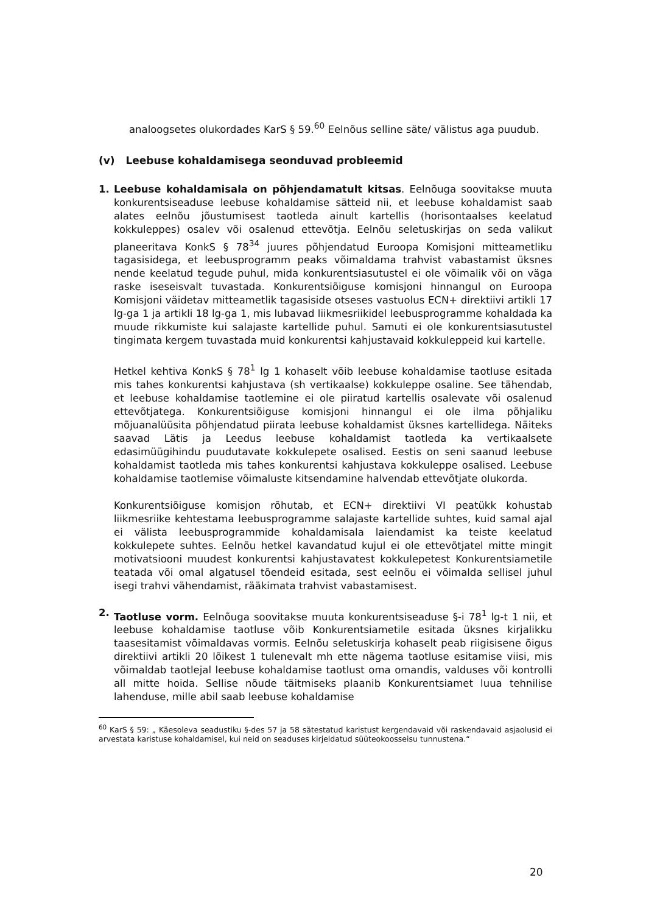analoogsetes olukordades KarS § 59.<sup>60</sup> Eelnõus selline säte/ välistus aga puudub.
(v) Leebuse kohaldamisega seonduvad probleemid
1. Leebuse kohaldamisala on põhjendamatult kitsas. Eelnõuga soovitakse muuta konkurentsiseaduse leebuse kohaldamise sätteid nii, et leebuse kohaldamist saab alates eelnõu jõustumisest taotleda ainult kartellis (horisontaalses keelatud kokkuleppes) osalev või osalenud ettevõtja. Eelnõu seletuskirjas on seda valikut planeeritava KonkS § 78<sup>34</sup> juures põhjendatud Euroopa Komisjoni mitteametliku tagasisidega, et leebusprogramm peaks võimaldama trahvist vabastamist üksnes nende keelatud tegude puhul, mida konkurentsiasutustel ei ole võimalik või on väga raske iseseisvalt tuvastada. Konkurentsiõiguse komisjoni hinnangul on Euroopa Komisjoni väidetav mitteametlik tagasiside otseses vastuolus ECN+ direktiivi artikli 17 lg-ga 1 ja artikli 18 lg-ga 1, mis lubavad liikmesriikidel leebusprogramme kohaldada ka muude rikkumiste kui salajaste kartellide puhul. Samuti ei ole konkurentsiasutustel tingimata kergem tuvastada muid konkurentsi kahjustavaid kokkuleppeid kui kartelle.
Hetkel kehtiva KonkS § 78<sup>1</sup> lg 1 kohaselt võib leebuse kohaldamise taotluse esitada mis tahes konkurentsi kahjustava (sh vertikaalse) kokkuleppe osaline. See tähendab, et leebuse kohaldamise taotlemine ei ole piiratud kartellis osalevate või osalenud ettevõtjatega. Konkurentsiõiguse komisjoni hinnangul ei ole ilma põhjaliku mõjuanalüüsita põhjendatud piirata leebuse kohaldamist üksnes kartellidega. Näiteks saavad Lätis ja Leedus leebuse kohaldamist taotleda ka vertikaalsete edasimüügihindu puudutavate kokkulepete osalised. Eestis on seni saanud leebuse kohaldamist taotleda mis tahes konkurentsi kahjustava kokkuleppe osalised. Leebuse kohaldamise taotlemise võimaluste kitsendamine halvendab ettevõtjate olukorda.
Konkurentsiõiguse komisjon rõhutab, et ECN+ direktiivi VI peatükk kohustab liikmesriike kehtestama leebusprogramme salajaste kartellide suhtes, kuid samal ajal ei välista leebusprogrammide kohaldamisala laiendamist ka teiste keelatud kokkulepete suhtes. Eelnõu hetkel kavandatud kujul ei ole ettevõtjatel mitte mingit motivatsiooni muudest konkurentsi kahjustavatest kokkulepetest Konkurentsiametile teatada või omal algatusel tõendeid esitada, sest eelnõu ei võimalda sellisel juhul isegi trahvi vähendamist, rääkimata trahvist vabastamisest.
2. Taotluse vorm. Eelnõuga soovitakse muuta konkurentsiseaduse §-i 78<sup>1</sup> lg-t 1 nii, et leebuse kohaldamise taotluse võib Konkurentsiametile esitada üksnes kirjalikku taasesitamist võimaldavas vormis. Eelnõu seletuskirja kohaselt peab riigisisene õigus direktiivi artikli 20 lõikest 1 tulenevalt mh ette nägema taotluse esitamise viisi, mis võimaldab taotlejal leebuse kohaldamise taotlust oma omandis, valduses või kontrolli all mitte hoida. Sellise nõude täitmiseks plaanib Konkurentsiamet luua tehnilise lahenduse, mille abil saab leebuse kohaldamise
<sup>60</sup> KarS § 59: „ Käesoleva seadustiku §-des 57 ja 58 sätestatud karistust kergendavaid või raskendavaid asjaolusid ei arvestata karistuse kohaldamisel, kui neid on seaduses kirjeldatud süüteokoosseisu tunnustena.“
20